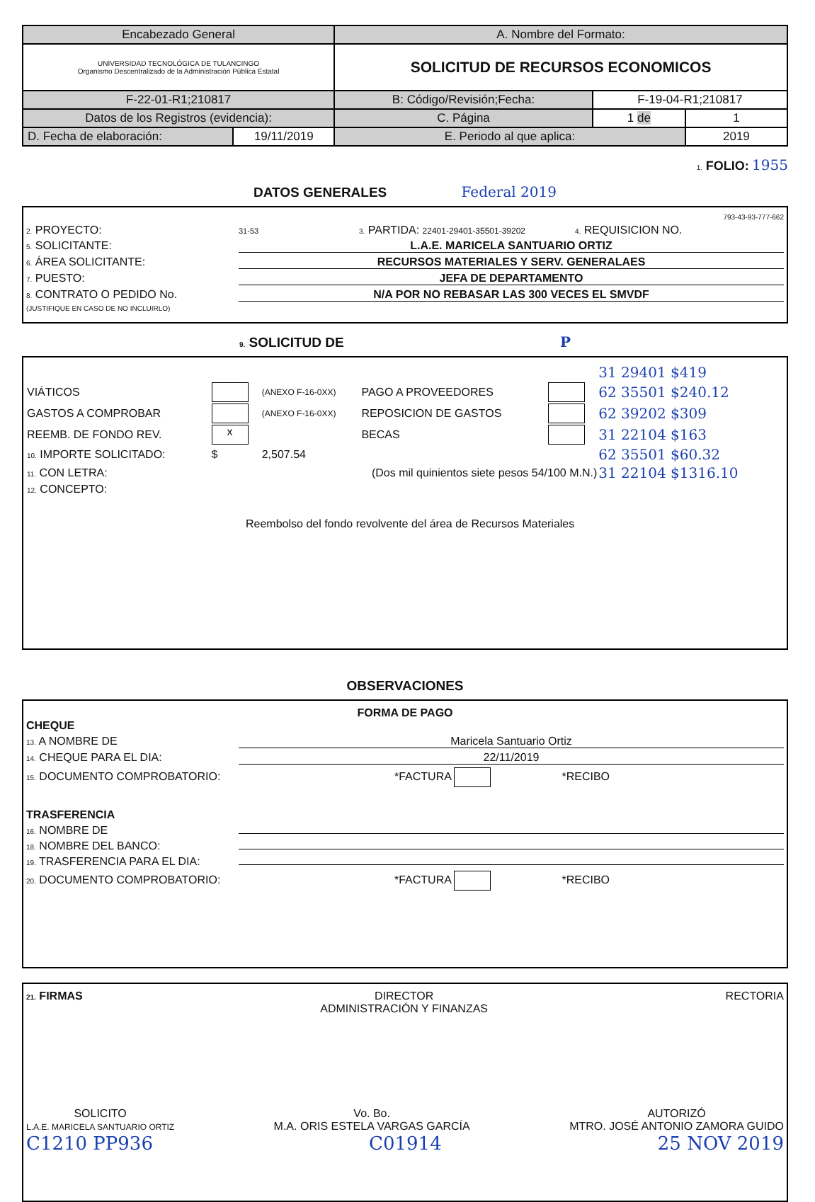| Encabezado General | | A. Nombre del Formato: | | | |
| UNIVERSIDAD TECNOLÓGICA DE TULANCINGO Organismo Descentralizado de la Administración Pública Estatal | | SOLICITUD DE RECURSOS ECONOMICOS | | | |
| F-22-01-R1;210817 | | B: Código/Revisión;Fecha: | | F-19-04-R1;210817 | |
| Datos de los Registros (evidencia): | | | C. Página | 1 de | 1 |
| D. Fecha de elaboración: | 19/11/2019 | E. Periodo al que aplica: | | | 2019 |
1. FOLIO: 1955
DATOS GENERALES Federal 2019
793-43-93-777-662
2. PROYECTO: 31-53 3. PARTIDA: 22401-29401-35501-39202 4. REQUISICION NO.
5. SOLICITANTE: L.A.E. MARICELA SANTUARIO ORTIZ
6. ÁREA SOLICITANTE: RECURSOS MATERIALES Y SERV. GENERALAES
7. PUESTO: JEFA DE DEPARTAMENTO
8. CONTRATO O PEDIDO No.
(JUSTIFIQUE EN CASO DE NO INCLUIRLO) N/A POR NO REBASAR LAS 300 VECES EL SMVDF
9. SOLICITUD DE P
| | | | | | 31 29401 $419 |
| VIÁTICOS | | (ANEXO F-16-0XX) | PAGO A PROVEEDORES | | 62 35501 $240.12 |
| GASTOS A COMPROBAR | | (ANEXO F-16-0XX) | REPOSICION DE GASTOS | | 62 39202 $309 |
| REEMB. DE FONDO REV. | x | | BECAS | | 31 22104 $163 |
| 10. IMPORTE SOLICITADO: | $ | 2,507.54 | | | 62 35501 $60.32 |
| 11. CON LETRA: | | (Dos mil quinientos siete pesos 54/100 M.N.) | | | 31 22104 $1316.10 |
| 12. CONCEPTO: | | | | | |
Reembolso del fondo revolvente del área de Recursos Materiales
OBSERVACIONES
FORMA DE PAGO
CHEQUE
13. A NOMBRE DE Maricela Santuario Ortiz
14. CHEQUE PARA EL DIA: 22/11/2019
15. DOCUMENTO COMPROBATORIO: *FACTURA *RECIBO
TRASFERENCIA
16. NOMBRE DE
18. NOMBRE DEL BANCO:
19. TRASFERENCIA PARA EL DIA:
20. DOCUMENTO COMPROBATORIO: *FACTURA *RECIBO
21. FIRMAS DIRECTOR
ADMINISTRACIÓN Y FINANZAS RECTORIA
SOLICITO
L.A.E. MARICELA SANTUARIO ORTIZ Vo. Bo.
M.A. ORIS ESTELA VARGAS GARCÍA AUTORIZÓ
MTRO. JOSÉ ANTONIO ZAMORA GUIDO
C1210 PP936 C01914 25 NOV 2019